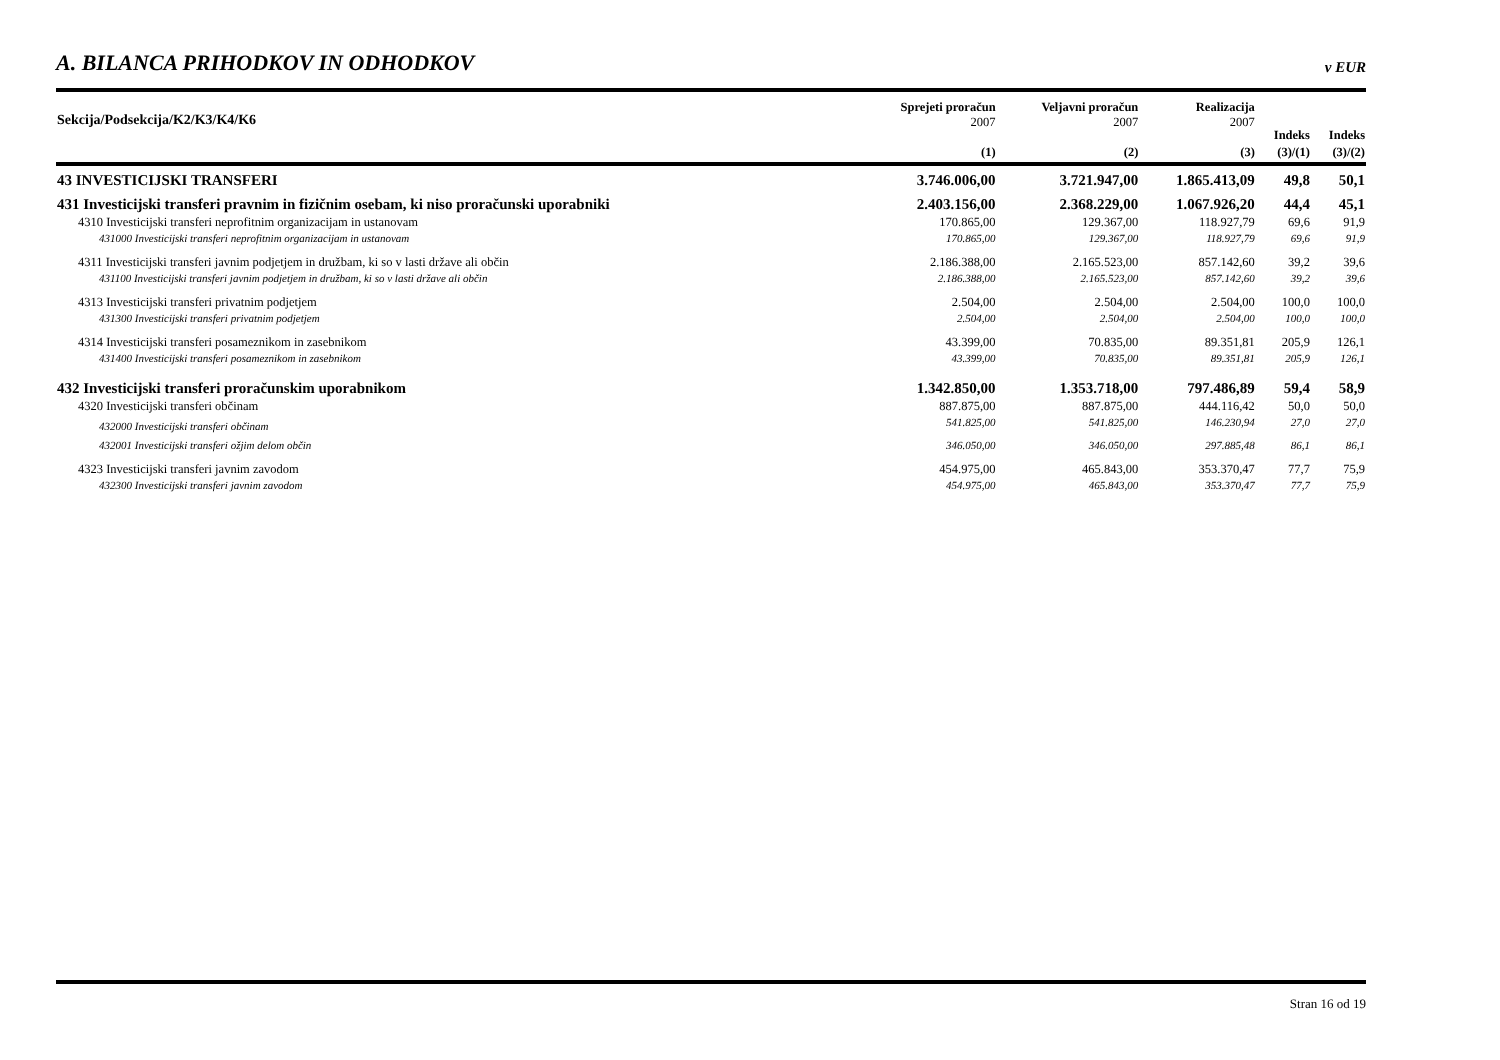A. BILANCA PRIHODKOV IN ODHODKOV
v EUR
| Sekcija/Podsekcija/K2/K3/K4/K6 | Sprejeti proračun 2007 | Veljavni proračun 2007 | Realizacija 2007 | Indeks | Indeks |
| --- | --- | --- | --- | --- | --- |
| | (1) | (2) | (3) | (3)/(1) | (3)/(2) |
| 43 INVESTICIJSKI TRANSFERI | 3.746.006,00 | 3.721.947,00 | 1.865.413,09 | 49,8 | 50,1 |
| 431 Investicijski transferi pravnim in fizičnim osebam, ki niso proračunski uporabniki | 2.403.156,00 | 2.368.229,00 | 1.067.926,20 | 44,4 | 45,1 |
| 4310 Investicijski transferi neprofitnim organizacijam in ustanovam | 170.865,00 | 129.367,00 | 118.927,79 | 69,6 | 91,9 |
| 431000 Investicijski transferi neprofitnim organizacijam in ustanovam | 170.865,00 | 129.367,00 | 118.927,79 | 69,6 | 91,9 |
| 4311 Investicijski transferi javnim podjetjem in družbam, ki so v lasti države ali občin | 2.186.388,00 | 2.165.523,00 | 857.142,60 | 39,2 | 39,6 |
| 431100 Investicijski transferi javnim podjetjem in družbam, ki so v lasti države ali občin | 2.186.388,00 | 2.165.523,00 | 857.142,60 | 39,2 | 39,6 |
| 4313 Investicijski transferi privatnim podjetjem | 2.504,00 | 2.504,00 | 2.504,00 | 100,0 | 100,0 |
| 431300 Investicijski transferi privatnim podjetjem | 2.504,00 | 2.504,00 | 2.504,00 | 100,0 | 100,0 |
| 4314 Investicijski transferi posameznikom in zasebnikom | 43.399,00 | 70.835,00 | 89.351,81 | 205,9 | 126,1 |
| 431400 Investicijski transferi posameznikom in zasebnikom | 43.399,00 | 70.835,00 | 89.351,81 | 205,9 | 126,1 |
| 432 Investicijski transferi proračunskim uporabnikom | 1.342.850,00 | 1.353.718,00 | 797.486,89 | 59,4 | 58,9 |
| 4320 Investicijski transferi občinam | 887.875,00 | 887.875,00 | 444.116,42 | 50,0 | 50,0 |
| 432000 Investicijski transferi občinam | 541.825,00 | 541.825,00 | 146.230,94 | 27,0 | 27,0 |
| 432001 Investicijski transferi ožjim delom občin | 346.050,00 | 346.050,00 | 297.885,48 | 86,1 | 86,1 |
| 4323 Investicijski transferi javnim zavodom | 454.975,00 | 465.843,00 | 353.370,47 | 77,7 | 75,9 |
| 432300 Investicijski transferi javnim zavodom | 454.975,00 | 465.843,00 | 353.370,47 | 77,7 | 75,9 |
Stran 16 od 19